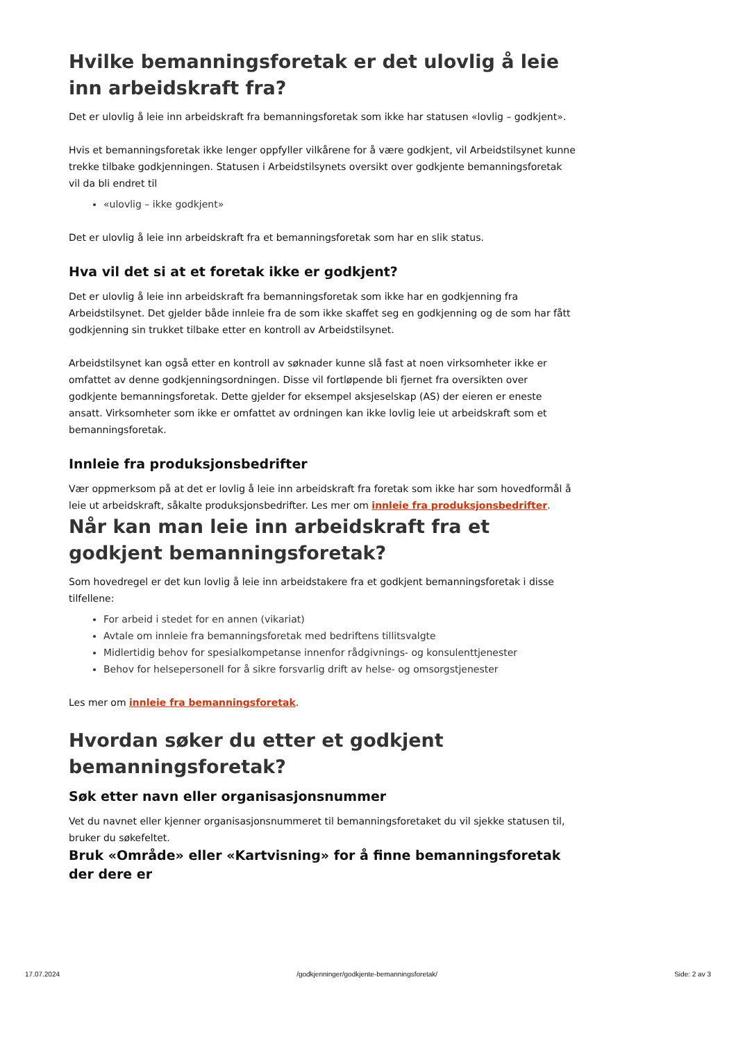Hvilke bemanningsforetak er det ulovlig å leie inn arbeidskraft fra?
Det er ulovlig å leie inn arbeidskraft fra bemanningsforetak som ikke har statusen «lovlig – godkjent».
Hvis et bemanningsforetak ikke lenger oppfyller vilkårene for å være godkjent, vil Arbeidstilsynet kunne trekke tilbake godkjenningen. Statusen i Arbeidstilsynets oversikt over godkjente bemanningsforetak vil da bli endret til
«ulovlig – ikke godkjent»
Det er ulovlig å leie inn arbeidskraft fra et bemanningsforetak som har en slik status.
Hva vil det si at et foretak ikke er godkjent?
Det er ulovlig å leie inn arbeidskraft fra bemanningsforetak som ikke har en godkjenning fra Arbeidstilsynet. Det gjelder både innleie fra de som ikke skaffet seg en godkjenning og de som har fått godkjenning sin trukket tilbake etter en kontroll av Arbeidstilsynet.
Arbeidstilsynet kan også etter en kontroll av søknader kunne slå fast at noen virksomheter ikke er omfattet av denne godkjenningsordningen. Disse vil fortløpende bli fjernet fra oversikten over godkjente bemanningsforetak. Dette gjelder for eksempel aksjeselskap (AS) der eieren er eneste ansatt. Virksomheter som ikke er omfattet av ordningen kan ikke lovlig leie ut arbeidskraft som et bemanningsforetak.
Innleie fra produksjonsbedrifter
Vær oppmerksom på at det er lovlig å leie inn arbeidskraft fra foretak som ikke har som hovedformål å leie ut arbeidskraft, såkalte produksjonsbedrifter. Les mer om innleie fra produksjonsbedrifter.
Når kan man leie inn arbeidskraft fra et godkjent bemanningsforetak?
Som hovedregel er det kun lovlig å leie inn arbeidstakere fra et godkjent bemanningsforetak i disse tilfellene:
For arbeid i stedet for en annen (vikariat)
Avtale om innleie fra bemanningsforetak med bedriftens tillitsvalgte
Midlertidig behov for spesialkompetanse innenfor rådgivnings- og konsulenttjenester
Behov for helsepersonell for å sikre forsvarlig drift av helse- og omsorgstjenester
Les mer om innleie fra bemanningsforetak.
Hvordan søker du etter et godkjent bemanningsforetak?
Søk etter navn eller organisasjonsnummer
Vet du navnet eller kjenner organisasjonsnummeret til bemanningsforetaket du vil sjekke statusen til, bruker du søkefeltet.
Bruk «Område» eller «Kartvisning» for å finne bemanningsforetak der dere er
17.07.2024 /godkjenninger/godkjente-bemanningsforetak/ Side: 2 av 3